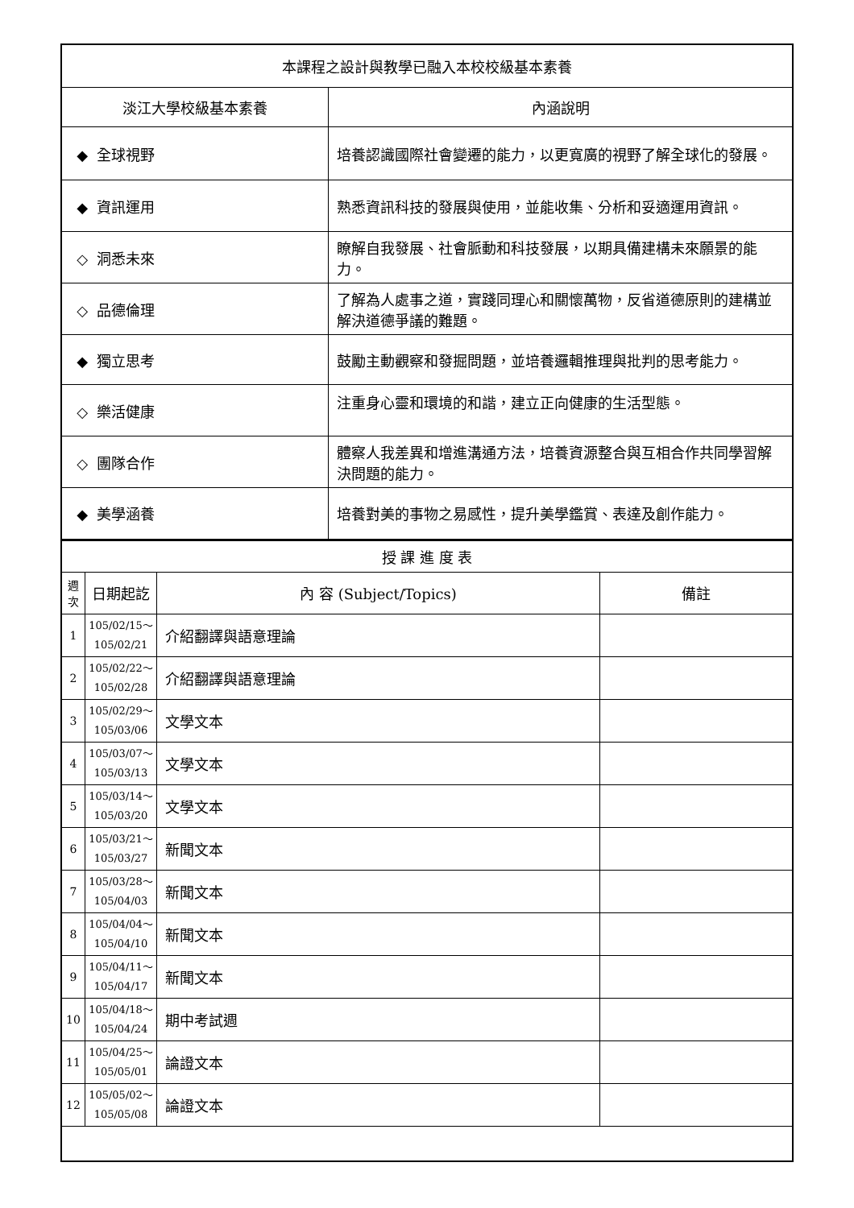| 本課程之設計與教學已融入本校校級基本素養 | |
| --- | --- |
| 淡江大學校級基本素養 | 內涵說明 |
| ◆ 全球視野 | 培養認識國際社會變遷的能力，以更寬廣的視野了解全球化的發展。 |
| ◆ 資訊運用 | 熟悉資訊科技的發展與使用，並能收集、分析和妥適運用資訊。 |
| ◇ 洞悉未來 | 瞭解自我發展、社會脈動和科技發展，以期具備建構未來願景的能力。 |
| ◇ 品德倫理 | 了解為人處事之道，實踐同理心和關懷萬物，反省道德原則的建構並解決道德爭議的難題。 |
| ◆ 獨立思考 | 鼓勵主動觀察和發掘問題，並培養邏輯推理與批判的思考能力。 |
| ◇ 樂活健康 | 注重身心靈和環境的和諧，建立正向健康的生活型態。 |
| ◇ 團隊合作 | 體察人我差異和增進溝通方法，培養資源整合與互相合作共同學習解決問題的能力。 |
| ◆ 美學涵養 | 培養對美的事物之易感性，提升美學鑑賞、表達及創作能力。 |
| 授 課 進 度 表 | | | |
| --- | --- | --- | --- |
| 週次 | 日期起訖 | 內 容 (Subject/Topics) | 備註 |
| 1 | 105/02/15～ 105/02/21 | 介紹翻譯與語意理論 | |
| 2 | 105/02/22～ 105/02/28 | 介紹翻譯與語意理論 | |
| 3 | 105/02/29～ 105/03/06 | 文學文本 | |
| 4 | 105/03/07～ 105/03/13 | 文學文本 | |
| 5 | 105/03/14～ 105/03/20 | 文學文本 | |
| 6 | 105/03/21～ 105/03/27 | 新聞文本 | |
| 7 | 105/03/28～ 105/04/03 | 新聞文本 | |
| 8 | 105/04/04～ 105/04/10 | 新聞文本 | |
| 9 | 105/04/11～ 105/04/17 | 新聞文本 | |
| 10 | 105/04/18～ 105/04/24 | 期中考試週 | |
| 11 | 105/04/25～ 105/05/01 | 論證文本 | |
| 12 | 105/05/02～ 105/05/08 | 論證文本 | |